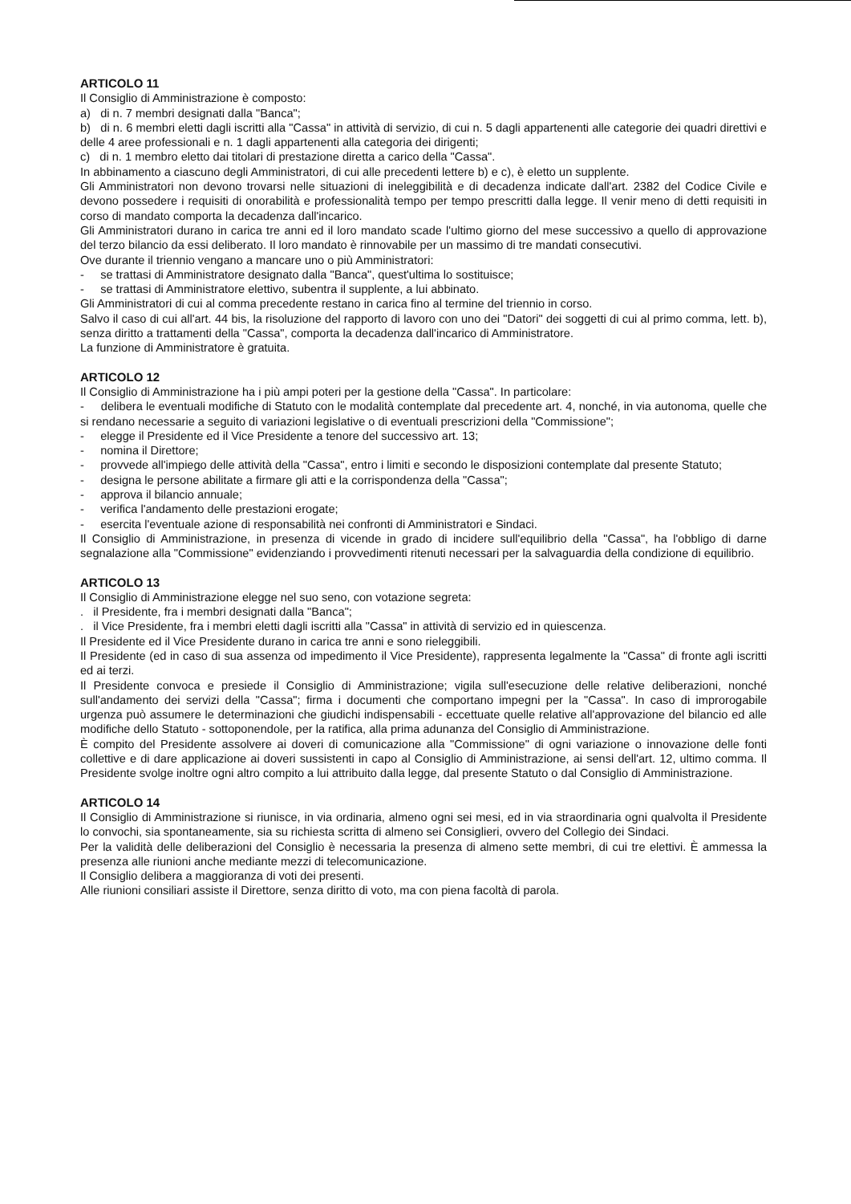ARTICOLO 11
Il Consiglio di Amministrazione è composto:
a) di n. 7 membri designati dalla "Banca";
b) di n. 6 membri eletti dagli iscritti alla "Cassa" in attività di servizio, di cui n. 5 dagli appartenenti alle categorie dei quadri direttivi e delle 4 aree professionali e n. 1 dagli appartenenti alla categoria dei dirigenti;
c) di n. 1 membro eletto dai titolari di prestazione diretta a carico della "Cassa".
In abbinamento a ciascuno degli Amministratori, di cui alle precedenti lettere b) e c), è eletto un supplente.
Gli Amministratori non devono trovarsi nelle situazioni di ineleggibilità e di decadenza indicate dall'art. 2382 del Codice Civile e devono possedere i requisiti di onorabilità e professionalità tempo per tempo prescritti dalla legge. Il venir meno di detti requisiti in corso di mandato comporta la decadenza dall'incarico.
Gli Amministratori durano in carica tre anni ed il loro mandato scade l'ultimo giorno del mese successivo a quello di approvazione del terzo bilancio da essi deliberato. Il loro mandato è rinnovabile per un massimo di tre mandati consecutivi.
Ove durante il triennio vengano a mancare uno o più Amministratori:
- se trattasi di Amministratore designato dalla "Banca", quest'ultima lo sostituisce;
- se trattasi di Amministratore elettivo, subentra il supplente, a lui abbinato.
Gli Amministratori di cui al comma precedente restano in carica fino al termine del triennio in corso.
Salvo il caso di cui all'art. 44 bis, la risoluzione del rapporto di lavoro con uno dei "Datori" dei soggetti di cui al primo comma, lett. b), senza diritto a trattamenti della "Cassa", comporta la decadenza dall'incarico di Amministratore.
La funzione di Amministratore è gratuita.
ARTICOLO 12
Il Consiglio di Amministrazione ha i più ampi poteri per la gestione della "Cassa". In particolare:
- delibera le eventuali modifiche di Statuto con le modalità contemplate dal precedente art. 4, nonché, in via autonoma, quelle che si rendano necessarie a seguito di variazioni legislative o di eventuali prescrizioni della "Commissione";
- elegge il Presidente ed il Vice Presidente a tenore del successivo art. 13;
- nomina il Direttore;
- provvede all'impiego delle attività della "Cassa", entro i limiti e secondo le disposizioni contemplate dal presente Statuto;
- designa le persone abilitate a firmare gli atti e la corrispondenza della "Cassa";
- approva il bilancio annuale;
- verifica l'andamento delle prestazioni erogate;
- esercita l'eventuale azione di responsabilità nei confronti di Amministratori e Sindaci.
Il Consiglio di Amministrazione, in presenza di vicende in grado di incidere sull'equilibrio della "Cassa", ha l'obbligo di darne segnalazione alla "Commissione" evidenziando i provvedimenti ritenuti necessari per la salvaguardia della condizione di equilibrio.
ARTICOLO 13
Il Consiglio di Amministrazione elegge nel suo seno, con votazione segreta:
. il Presidente, fra i membri designati dalla "Banca";
. il Vice Presidente, fra i membri eletti dagli iscritti alla "Cassa" in attività di servizio ed in quiescenza.
Il Presidente ed il Vice Presidente durano in carica tre anni e sono rieleggibili.
Il Presidente (ed in caso di sua assenza od impedimento il Vice Presidente), rappresenta legalmente la "Cassa" di fronte agli iscritti ed ai terzi.
Il Presidente convoca e presiede il Consiglio di Amministrazione; vigila sull'esecuzione delle relative deliberazioni, nonché sull'andamento dei servizi della "Cassa"; firma i documenti che comportano impegni per la "Cassa". In caso di improrogabile urgenza può assumere le determinazioni che giudichi indispensabili - eccettuate quelle relative all'approvazione del bilancio ed alle modifiche dello Statuto - sottoponendole, per la ratifica, alla prima adunanza del Consiglio di Amministrazione.
È compito del Presidente assolvere ai doveri di comunicazione alla "Commissione" di ogni variazione o innovazione delle fonti collettive e di dare applicazione ai doveri sussistenti in capo al Consiglio di Amministrazione, ai sensi dell'art. 12, ultimo comma. Il Presidente svolge inoltre ogni altro compito a lui attribuito dalla legge, dal presente Statuto o dal Consiglio di Amministrazione.
ARTICOLO 14
Il Consiglio di Amministrazione si riunisce, in via ordinaria, almeno ogni sei mesi, ed in via straordinaria ogni qualvolta il Presidente lo convochi, sia spontaneamente, sia su richiesta scritta di almeno sei Consiglieri, ovvero del Collegio dei Sindaci.
Per la validità delle deliberazioni del Consiglio è necessaria la presenza di almeno sette membri, di cui tre elettivi. È ammessa la presenza alle riunioni anche mediante mezzi di telecomunicazione.
Il Consiglio delibera a maggioranza di voti dei presenti.
Alle riunioni consiliari assiste il Direttore, senza diritto di voto, ma con piena facoltà di parola.